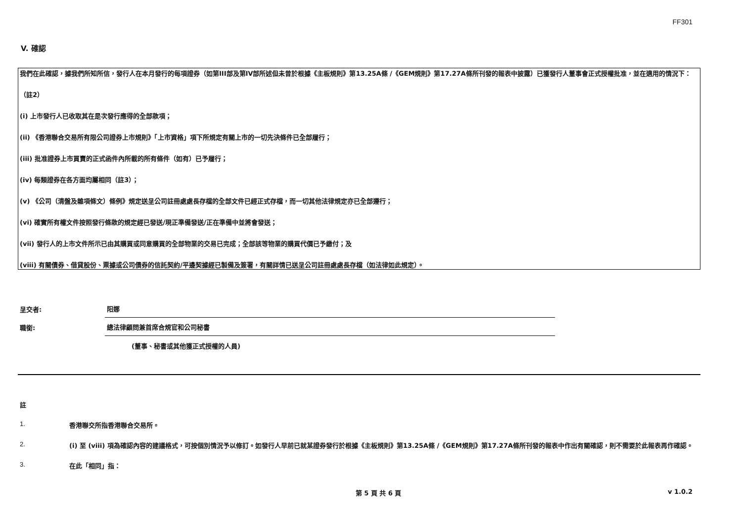FF301
V. 確認
我們在此確認，據我們所知所信，發行人在本月發行的每項證券（如第III部及第IV部所述但未曾於根據《主板規則》第13.25A條 /《GEM規則》第17.27A條所刊發的報表中披露）已獲發行人董事會正式授權批准，並在適用的情況下：
（註2）
(i) 上市發行人已收取其在是次發行應得的全部款項；
(ii) 《香港聯合交易所有限公司證券上市規則》「上市資格」項下所規定有關上市的一切先決條件已全部履行；
(iii) 批准證券上市買賣的正式函件內所載的所有條件（如有）已予履行；
(iv) 每類證券在各方面均屬相同（註3）；
(v) 《公司（清盤及雜項條文）條例》規定送呈公司註冊處處長存檔的全部文件已經正式存檔，而一切其他法律規定亦已全部遵行；
(vi) 確實所有權文件按照發行條款的規定經已發送/現正準備發送/正在準備中並將會發送；
(vii) 發行人的上市文件所示已由其購買或同意購買的全部物業的交易已完成；全部該等物業的購買代價已予繳付；及
(viii) 有關債券、借貸股份、票據或公司債券的信託契約/平邊契據經已製備及簽署，有關詳情已送呈公司註冊處處長存檔（如法律如此規定）。
呈交者:
阳娜
職銜:
總法律顧問兼首席合規官和公司秘書
(董事、秘書或其他獲正式授權的人員)
註
1. 香港聯交所指香港聯合交易所。
2. (i) 至 (viii) 項為確認內容的建議格式，可按個別情況予以修訂。如發行人早前已就某證券發行於根據《主板規則》第13.25A條 /《GEM規則》第17.27A條所刊發的報表中作出有關確認，則不需要於此報表再作確認。
3. 在此「相同」指：
第 5 頁 共 6 頁 v 1.0.2